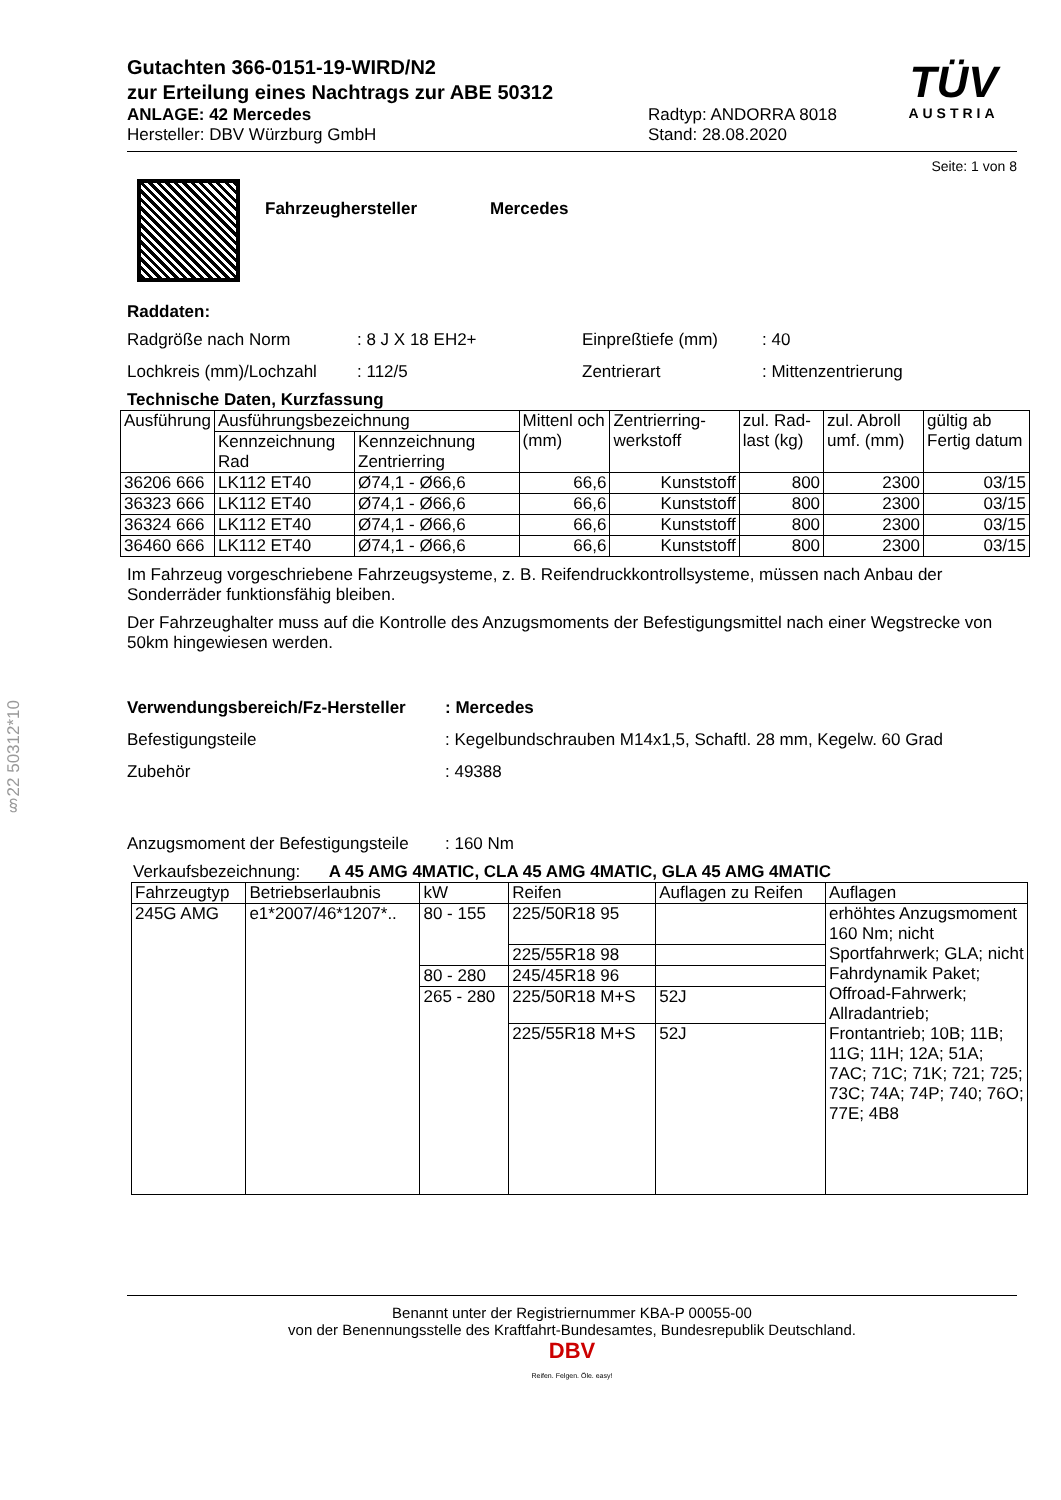§22 50312*10
TÜV
AUSTRIA
Gutachten 366-0151-19-WIRD/N2
zur Erteilung eines Nachtrags zur ABE 50312
ANLAGE: 42 Mercedes
Hersteller: DBV Würzburg GmbH
Radtyp: ANDORRA 8018
Stand: 28.08.2020
Seite: 1 von 8
Fahrzeughersteller Mercedes
Raddaten:
Radgröße nach Norm
: 8 J X 18 EH2+
Einpreßtiefe (mm)
: 40
Lochkreis (mm)/Lochzahl
: 112/5
Zentrierart
: Mittenzentrierung
Technische Daten, Kurzfassung
| Ausführung | Ausführungsbezeichnung | | Mittenl och (mm) | Zentrierring-werkstoff | zul. Rad-last (kg) | zul. Abroll umf. (mm) | gültig ab Fertig datum |
| --- | --- | --- | --- | --- | --- | --- | --- |
| | Kennzeichnung Rad | Kennzeichnung Zentrierring | | | | | |
| 36206 666 | LK112 ET40 | Ø74,1 - Ø66,6 | 66,6 | Kunststoff | 800 | 2300 | 03/15 |
| 36323 666 | LK112 ET40 | Ø74,1 - Ø66,6 | 66,6 | Kunststoff | 800 | 2300 | 03/15 |
| 36324 666 | LK112 ET40 | Ø74,1 - Ø66,6 | 66,6 | Kunststoff | 800 | 2300 | 03/15 |
| 36460 666 | LK112 ET40 | Ø74,1 - Ø66,6 | 66,6 | Kunststoff | 800 | 2300 | 03/15 |
Im Fahrzeug vorgeschriebene Fahrzeugsysteme, z. B. Reifendruckkontrollsysteme, müssen nach Anbau der Sonderräder funktionsfähig bleiben.
Der Fahrzeughalter muss auf die Kontrolle des Anzugsmoments der Befestigungsmittel nach einer Wegstrecke von 50km hingewiesen werden.
Verwendungsbereich/Fz-Hersteller
: Mercedes
Befestigungsteile
: Kegelbundschrauben M14x1,5, Schaftl. 28 mm, Kegelw. 60 Grad
Zubehör
: 49388
Anzugsmoment der Befestigungsteile
: 160 Nm
Verkaufsbezeichnung: A 45 AMG 4MATIC, CLA 45 AMG 4MATIC, GLA 45 AMG 4MATIC
| Fahrzeugtyp | Betriebserlaubnis | kW | Reifen | Auflagen zu Reifen | Auflagen |
| --- | --- | --- | --- | --- | --- |
| 245G AMG | e1*2007/46*1207*.. | 80 - 155 | 225/50R18 95 | | erhöhtes Anzugsmoment 160 Nm; nicht Sportfahrwerk; GLA; nicht Fahrdynamik Paket; Offroad-Fahrwerk; Allradantrieb; Frontantrieb; 10B; 11B; 11G; 11H; 12A; 51A; 7AC; 71C; 71K; 721; 725; 73C; 74A; 74P; 740; 76O; 77E; 4B8 |
| | | | 225/55R18 98 | | |
| | | 80 - 280 | 245/45R18 96 | | |
| | | 265 - 280 | 225/50R18 M+S | 52J | |
| | | | 225/55R18 M+S | 52J | |
Benannt unter der Registriernummer KBA-P 00055-00
von der Benennungsstelle des Kraftfahrt-Bundesamtes, Bundesrepublik Deutschland.
DBV
Reifen. Felgen. Öle. easy!